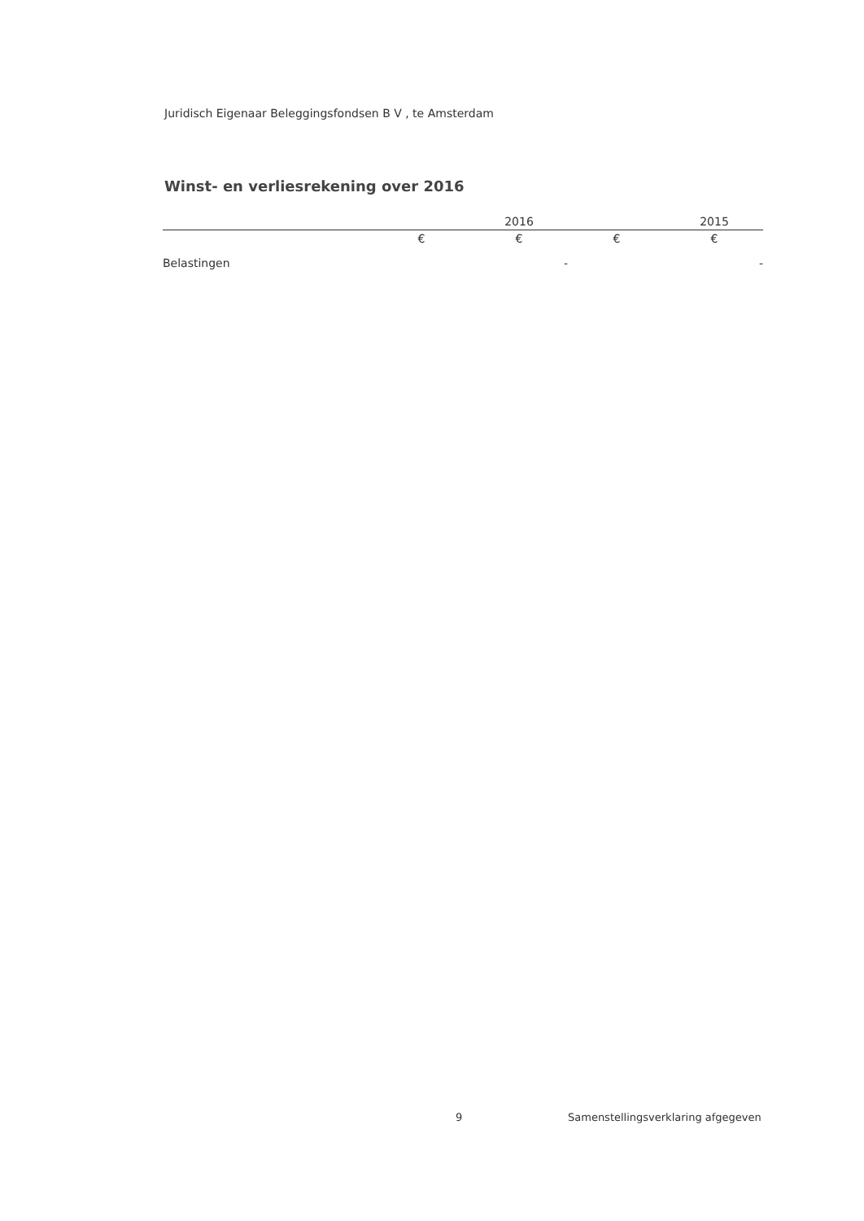Juridisch Eigenaar Beleggingsfondsen B V , te Amsterdam
Winst- en verliesrekening over 2016
| | | 2016 | | 2015 |
| --- | --- | --- | --- | --- |
| | € | € | € | € |
| Belastingen | | - | | - |
9 Samenstellingsverklaring afgegeven